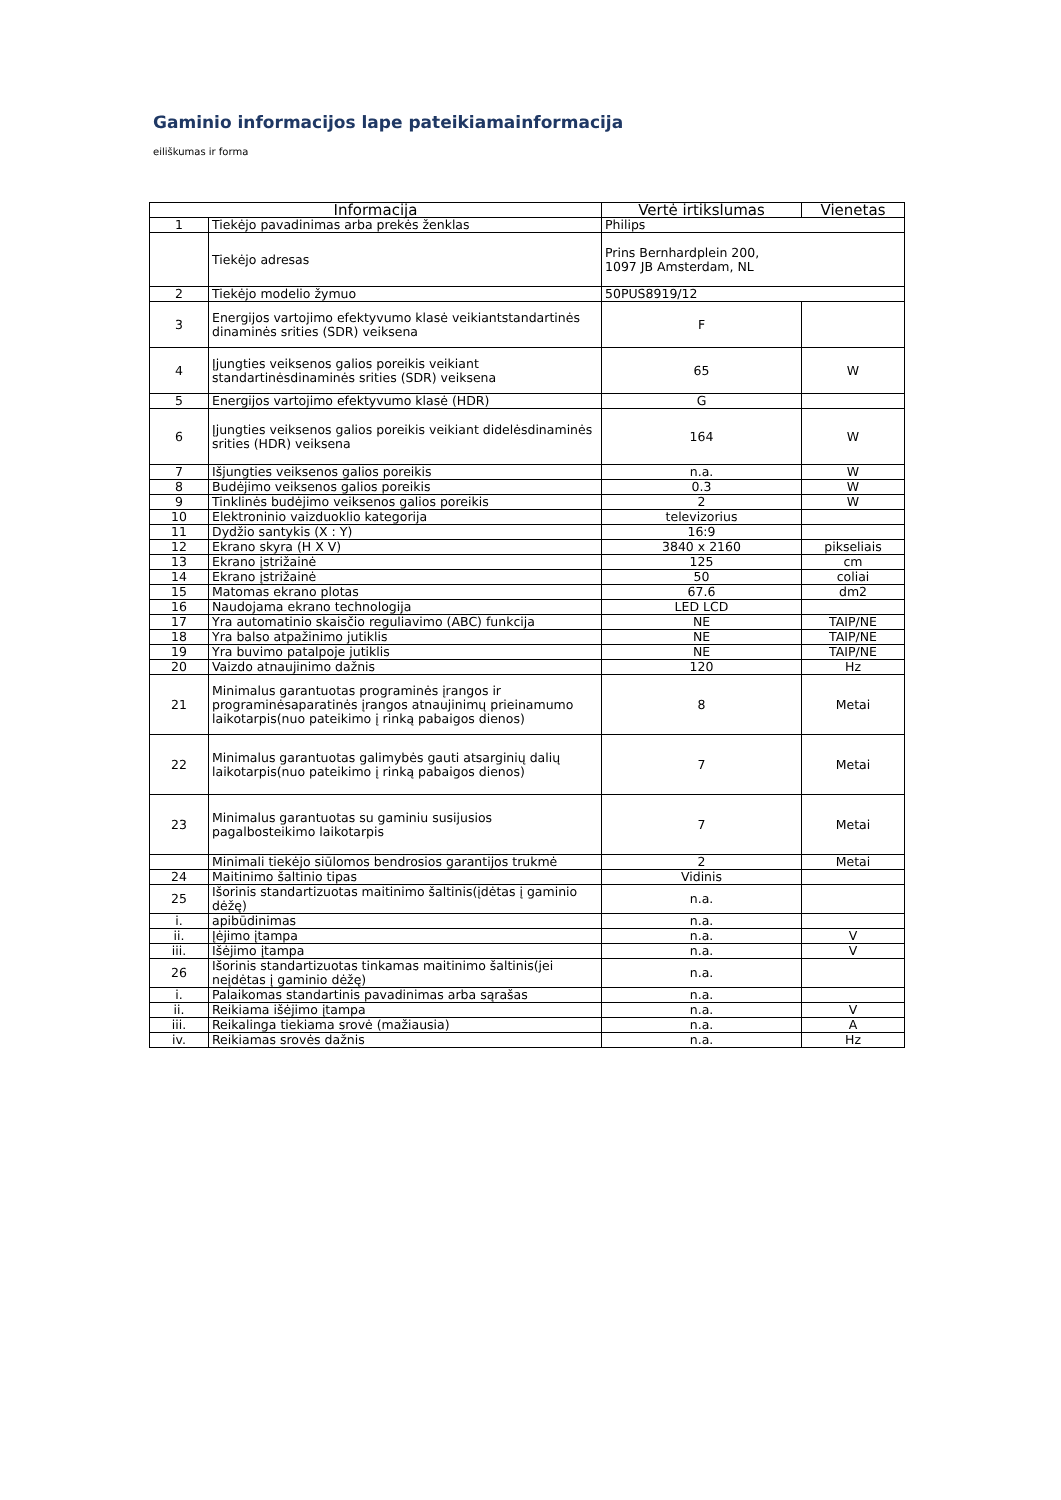Gaminio informacijos lape pateikiamainformacija
eiliškumas ir forma
| Informacija | | Vertė irtikslumas | Vienetas |
| --- | --- | --- | --- |
| 1 | Tiekėjo pavadinimas arba prekės ženklas | Philips | |
| | Tiekėjo adresas | Prins Bernhardplein 200, 1097 JB Amsterdam, NL | |
| 2 | Tiekėjo modelio žymuo | 50PUS8919/12 | |
| 3 | Energijos vartojimo efektyvumo klasė veikiantstandartinės dinaminės srities (SDR) veiksena | F | |
| 4 | Įjungties veiksenos galios poreikis veikiant standartinėsdinaminės srities (SDR) veiksena | 65 | W |
| 5 | Energijos vartojimo efektyvumo klasė (HDR) | G | |
| 6 | Įjungties veiksenos galios poreikis veikiant didelėsdinaminės srities (HDR) veiksena | 164 | W |
| 7 | Išjungties veiksenos galios poreikis | n.a. | W |
| 8 | Budėjimo veiksenos galios poreikis | 0.3 | W |
| 9 | Tinklinės budėjimo veiksenos galios poreikis | 2 | W |
| 10 | Elektroninio vaizduoklio kategorija | televizorius | |
| 11 | Dydžio santykis (X : Y) | 16:9 | |
| 12 | Ekrano skyra (H X V) | 3840 x 2160 | pikseliais |
| 13 | Ekrano įstrižainė | 125 | cm |
| 14 | Ekrano įstrižainė | 50 | coliai |
| 15 | Matomas ekrano plotas | 67.6 | dm2 |
| 16 | Naudojama ekrano technologija | LED LCD | |
| 17 | Yra automatinio skaisčio reguliavimo (ABC) funkcija | NE | TAIP/NE |
| 18 | Yra balso atpažinimo jutiklis | NE | TAIP/NE |
| 19 | Yra buvimo patalpoje jutiklis | NE | TAIP/NE |
| 20 | Vaizdo atnaujinimo dažnis | 120 | Hz |
| 21 | Minimalus garantuotas programinės įrangos ir programinėsaparatinės įrangos atnaujinimų prieinamumo laikotarpis(nuo pateikimo į rinką pabaigos dienos) | 8 | Metai |
| 22 | Minimalus garantuotas galimybės gauti atsarginių dalių laikotarpis(nuo pateikimo į rinką pabaigos dienos) | 7 | Metai |
| 23 | Minimalus garantuotas su gaminiu susijusios pagalbosteikimo laikotarpis | 7 | Metai |
| | Minimali tiekėjo siūlomos bendrosios garantijos trukmė | 2 | Metai |
| 24 | Maitinimo šaltinio tipas | Vidinis | |
| 25 | Išorinis standartizuotas maitinimo šaltinis(įdėtas į gaminio dėžę) | n.a. | |
| i. | apibūdinimas | n.a. | |
| ii. | Įėjimo įtampa | n.a. | V |
| iii. | Išėjimo įtampa | n.a. | V |
| 26 | Išorinis standartizuotas tinkamas maitinimo šaltinis(jei neįdėtas į gaminio dėžę) | n.a. | |
| i. | Palaikomas standartinis pavadinimas arba sąrašas | n.a. | |
| ii. | Reikiama išėjimo įtampa | n.a. | V |
| iii. | Reikalinga tiekiama srovė (mažiausia) | n.a. | A |
| iv. | Reikiamas srovės dažnis | n.a. | Hz |